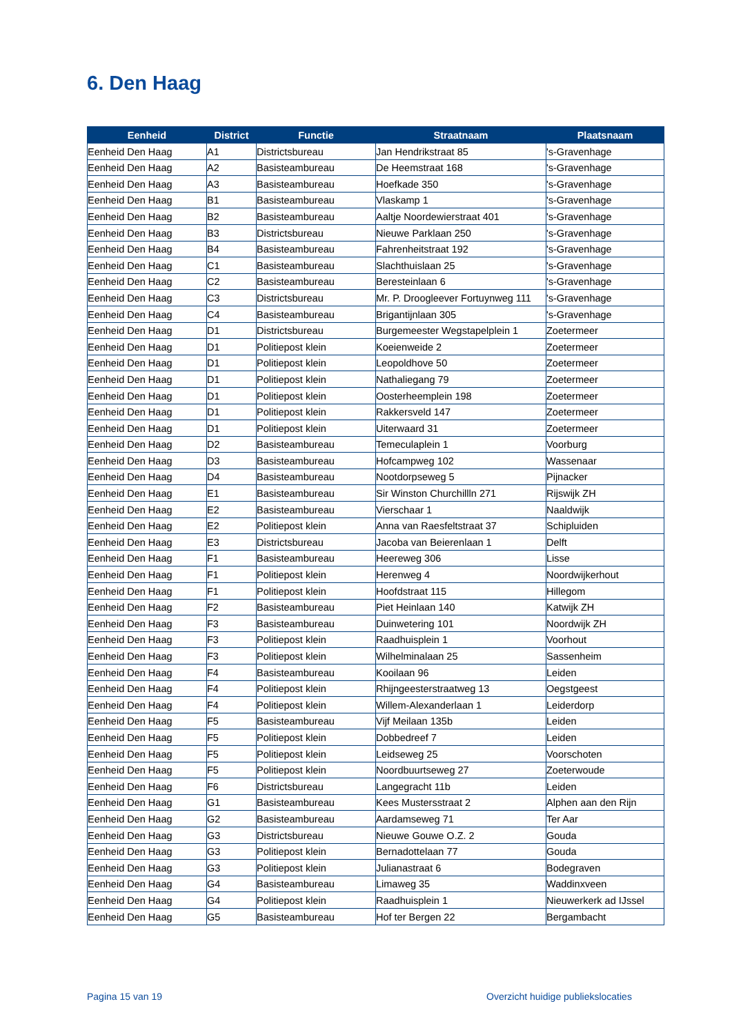6. Den Haag
| Eenheid | District | Functie | Straatnaam | Plaatsnaam |
| --- | --- | --- | --- | --- |
| Eenheid Den Haag | A1 | Districtsbureau | Jan Hendrikstraat 85 | 's-Gravenhage |
| Eenheid Den Haag | A2 | Basisteambureau | De Heemstraat 168 | 's-Gravenhage |
| Eenheid Den Haag | A3 | Basisteambureau | Hoefkade 350 | 's-Gravenhage |
| Eenheid Den Haag | B1 | Basisteambureau | Vlaskamp 1 | 's-Gravenhage |
| Eenheid Den Haag | B2 | Basisteambureau | Aaltje Noordewierstraat 401 | 's-Gravenhage |
| Eenheid Den Haag | B3 | Districtsbureau | Nieuwe Parklaan 250 | 's-Gravenhage |
| Eenheid Den Haag | B4 | Basisteambureau | Fahrenheitstraat 192 | 's-Gravenhage |
| Eenheid Den Haag | C1 | Basisteambureau | Slachthuislaan 25 | 's-Gravenhage |
| Eenheid Den Haag | C2 | Basisteambureau | Beresteinlaan 6 | 's-Gravenhage |
| Eenheid Den Haag | C3 | Districtsbureau | Mr. P. Droogleever Fortuynweg 111 | 's-Gravenhage |
| Eenheid Den Haag | C4 | Basisteambureau | Brigantijnlaan 305 | 's-Gravenhage |
| Eenheid Den Haag | D1 | Districtsbureau | Burgemeester Wegstapelplein 1 | Zoetermeer |
| Eenheid Den Haag | D1 | Politiepost klein | Koeienweide 2 | Zoetermeer |
| Eenheid Den Haag | D1 | Politiepost klein | Leopoldhove 50 | Zoetermeer |
| Eenheid Den Haag | D1 | Politiepost klein | Nathaliegang 79 | Zoetermeer |
| Eenheid Den Haag | D1 | Politiepost klein | Oosterheemplein 198 | Zoetermeer |
| Eenheid Den Haag | D1 | Politiepost klein | Rakkersveld 147 | Zoetermeer |
| Eenheid Den Haag | D1 | Politiepost klein | Uiterwaard 31 | Zoetermeer |
| Eenheid Den Haag | D2 | Basisteambureau | Temeculaplein 1 | Voorburg |
| Eenheid Den Haag | D3 | Basisteambureau | Hofcampweg 102 | Wassenaar |
| Eenheid Den Haag | D4 | Basisteambureau | Nootdorpseweg 5 | Pijnacker |
| Eenheid Den Haag | E1 | Basisteambureau | Sir Winston Churchillln 271 | Rijswijk ZH |
| Eenheid Den Haag | E2 | Basisteambureau | Vierschaar 1 | Naaldwijk |
| Eenheid Den Haag | E2 | Politiepost klein | Anna van Raesfeltstraat 37 | Schipluiden |
| Eenheid Den Haag | E3 | Districtsbureau | Jacoba van Beierenlaan 1 | Delft |
| Eenheid Den Haag | F1 | Basisteambureau | Heereweg 306 | Lisse |
| Eenheid Den Haag | F1 | Politiepost klein | Herenweg 4 | Noordwijkerhout |
| Eenheid Den Haag | F1 | Politiepost klein | Hoofdstraat 115 | Hillegom |
| Eenheid Den Haag | F2 | Basisteambureau | Piet Heinlaan 140 | Katwijk ZH |
| Eenheid Den Haag | F3 | Basisteambureau | Duinwetering 101 | Noordwijk ZH |
| Eenheid Den Haag | F3 | Politiepost klein | Raadhuisplein 1 | Voorhout |
| Eenheid Den Haag | F3 | Politiepost klein | Wilhelminalaan 25 | Sassenheim |
| Eenheid Den Haag | F4 | Basisteambureau | Kooilaan 96 | Leiden |
| Eenheid Den Haag | F4 | Politiepost klein | Rhijngeesterstraatweg 13 | Oegstgeest |
| Eenheid Den Haag | F4 | Politiepost klein | Willem-Alexanderlaan 1 | Leiderdorp |
| Eenheid Den Haag | F5 | Basisteambureau | Vijf Meilaan 135b | Leiden |
| Eenheid Den Haag | F5 | Politiepost klein | Dobbedreef 7 | Leiden |
| Eenheid Den Haag | F5 | Politiepost klein | Leidseweg 25 | Voorschoten |
| Eenheid Den Haag | F5 | Politiepost klein | Noordbuurtseweg 27 | Zoeterwoude |
| Eenheid Den Haag | F6 | Districtsbureau | Langegracht 11b | Leiden |
| Eenheid Den Haag | G1 | Basisteambureau | Kees Mustersstraat 2 | Alphen aan den Rijn |
| Eenheid Den Haag | G2 | Basisteambureau | Aardamseweg 71 | Ter Aar |
| Eenheid Den Haag | G3 | Districtsbureau | Nieuwe Gouwe O.Z. 2 | Gouda |
| Eenheid Den Haag | G3 | Politiepost klein | Bernadottelaan 77 | Gouda |
| Eenheid Den Haag | G3 | Politiepost klein | Julianastraat 6 | Bodegraven |
| Eenheid Den Haag | G4 | Basisteambureau | Limaweg 35 | Waddinxveen |
| Eenheid Den Haag | G4 | Politiepost klein | Raadhuisplein 1 | Nieuwerkerk ad IJssel |
| Eenheid Den Haag | G5 | Basisteambureau | Hof ter Bergen 22 | Bergambacht |
Pagina 15 van 19
Overzicht huidige publiekslocaties